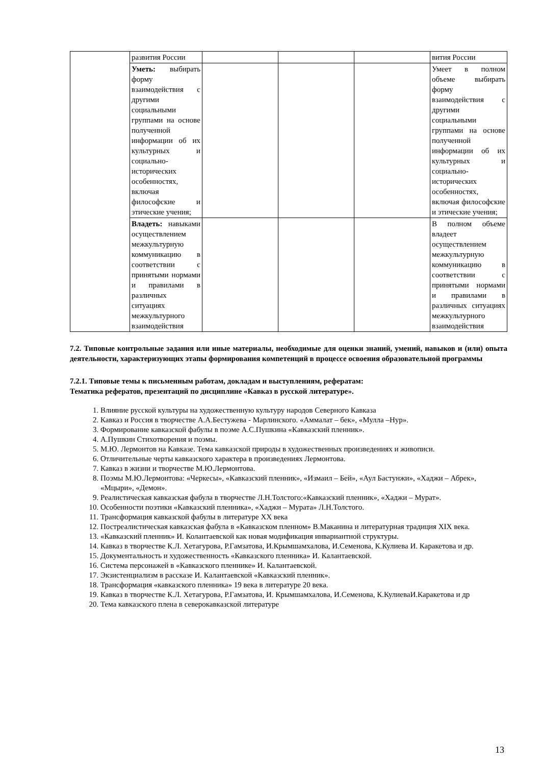| | развития России | | | | вития России |
| | Уметь: выбирать форму взаимодействия с другими социальными группами на основе полученной информации об их культурных и социально-исторических особенностях, включая философские и этические учения; | | | | Умеет в полном объеме выбирать форму взаимодействия с другими социальными группами на основе полученной информации об их культурных и социально-исторических особенностях, включая философские и этические учения; |
| | Владеть: навыками осуществлением межкультурную коммуникацию в соответствии с принятыми нормами и правилами в различных ситуациях межкультурного взаимодействия | | | | В полном объеме владеет осуществлением межкультурную коммуникацию в соответствии с принятыми нормами и правилами в различных ситуациях межкультурного взаимодействия |
7.2. Типовые контрольные задания или иные материалы, необходимые для оценки знаний, умений, навыков и (или) опыта деятельности, характеризующих этапы формирования компетенций в процессе освоения образовательной программы
7.2.1. Типовые темы к письменным работам, докладам и выступлениям, рефератам:
Тематика рефератов, презентаций по дисциплине «Кавказ в русской литературе».
1. Влияние русской культуры на художественную культуру народов Северного Кавказа
2. Кавказ и Россия в творчестве А.А.Бестужева - Марлинского. «Аммалат – бек», «Мулла –Нур».
3. Формирование кавказской фабулы в поэме А.С.Пушкина «Кавказский пленник».
4. А.Пушкин Стихотворения и поэмы.
5. М.Ю. Лермонтов на Кавказе. Тема кавказской природы в художественных произведениях и живописи.
6. Отличительные черты кавказского характера в произведениях Лермонтова.
7. Кавказ в жизни и творчестве М.Ю.Лермонтова.
8. Поэмы М.Ю.Лермонтова: «Черкесы», «Кавказский пленник», «Измаил – Бей», «Аул Бастунжи», «Хаджи – Абрек», «Мцыри», «Демон».
9. Реалистическая кавказская фабула в творчестве Л.Н.Толстого:«Кавказский пленник», «Хаджи – Мурат».
10. Особенности поэтики «Кавказский пленника», «Хаджи – Мурата» Л.Н.Толстого.
11. Трансформация кавказской фабулы в литературе XX века
12. Постреалистическая кавказская фабула в «Кавказском пленном» В.Маканина и литературная традиция XIX века.
13. «Кавказский пленник» И. Колантаевской как новая модификация инвариантной структуры.
14. Кавказ в творчестве К.Л. Хетагурова, Р.Гамзатова, И.Крымшамхалова, И.Семенова, К.Кулиева И. Каракетова и др.
15. Документальность и художественность «Кавказского пленника» И. Калантаевской.
16. Система персонажей в «Кавказского пленнике» И. Калантаевской.
17. Экзистенциализм в рассказе И. Калантаевской «Кавказский пленник».
18. Трансформация «кавказского пленника» 19 века в литературе 20 века.
19. Кавказ в творчестве К.Л. Хетагурова, Р.Гамзатова, И. Крымшамхалова, И.Семенова, К.КулиеваИ.Каракетова и др
20. Тема кавказского плена в северокавказской литературе
13